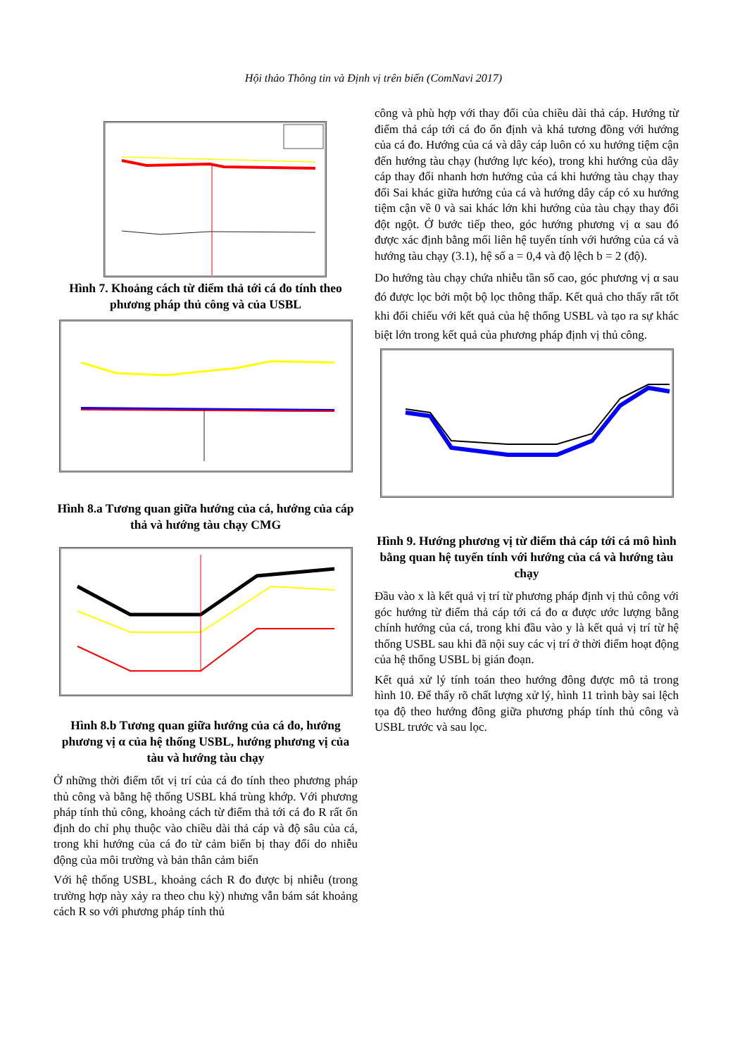Hội thảo Thông tin và Định vị trên biển (ComNavi 2017)
Hình 7. Khoảng cách từ điểm thả tới cá đo tính theo phương pháp thủ công và của USBL
Hình 8.a Tương quan giữa hướng của cá, hướng của cáp thả và hướng tàu chạy CMG
Hình 8.b Tương quan giữa hướng của cá đo, hướng phương vị α của hệ thống USBL, hướng phương vị của tàu và hướng tàu chạy
Ở những thời điểm tốt vị trí của cá đo tính theo phương pháp thủ công và bằng hệ thống USBL khá trùng khớp. Với phương pháp tính thủ công, khoảng cách từ điểm thả tới cá đo R rất ổn định do chỉ phụ thuộc vào chiều dài thả cáp và độ sâu của cá, trong khi hướng của cá đo từ cảm biến bị thay đổi do nhiễu động của môi trường và bản thân cảm biến
Với hệ thống USBL, khoảng cách R đo được bị nhiễu (trong trường hợp này xảy ra theo chu kỳ) nhưng vẫn bám sát khoảng cách R so với phương pháp tính thủ
công và phù hợp với thay đổi của chiều dài thả cáp. Hướng từ điểm thả cáp tới cá đo ổn định và khá tương đồng với hướng của cá đo. Hướng của cá và dây cáp luôn có xu hướng tiệm cận đến hướng tàu chạy (hướng lực kéo), trong khi hướng của dây cáp thay đổi nhanh hơn hướng của cá khi hướng tàu chạy thay đổi Sai khác giữa hướng của cá và hướng dây cáp có xu hướng tiệm cận về 0 và sai khác lớn khi hướng của tàu chạy thay đổi đột ngột. Ở bước tiếp theo, góc hướng phương vị α sau đó được xác định bằng mối liên hệ tuyến tính với hướng của cá và hướng tàu chạy (3.1), hệ số a = 0,4 và độ lệch b = 2 (độ).
Do hướng tàu chạy chứa nhiễu tần số cao, góc phương vị α sau đó được lọc bởi một bộ lọc thông thấp. Kết quả cho thấy rất tốt khi đối chiếu với kết quả của hệ thống USBL và tạo ra sự khác biệt lớn trong kết quả của phương pháp định vị thủ công.
Hình 9. Hướng phương vị từ điểm thả cáp tới cá mô hình bằng quan hệ tuyến tính với hướng của cá và hướng tàu chạy
Đầu vào x là kết quả vị trí từ phương pháp định vị thủ công với góc hướng từ điểm thả cáp tới cá đo α được ước lượng bằng chính hướng của cá, trong khi đầu vào y là kết quả vị trí từ hệ thống USBL sau khi đã nội suy các vị trí ở thời điểm hoạt động của hệ thống USBL bị gián đoạn.
Kết quả xử lý tính toán theo hướng đông được mô tả trong hình 10. Để thấy rõ chất lượng xử lý, hình 11 trình bày sai lệch tọa độ theo hướng đông giữa phương pháp tính thủ công và USBL trước và sau lọc.